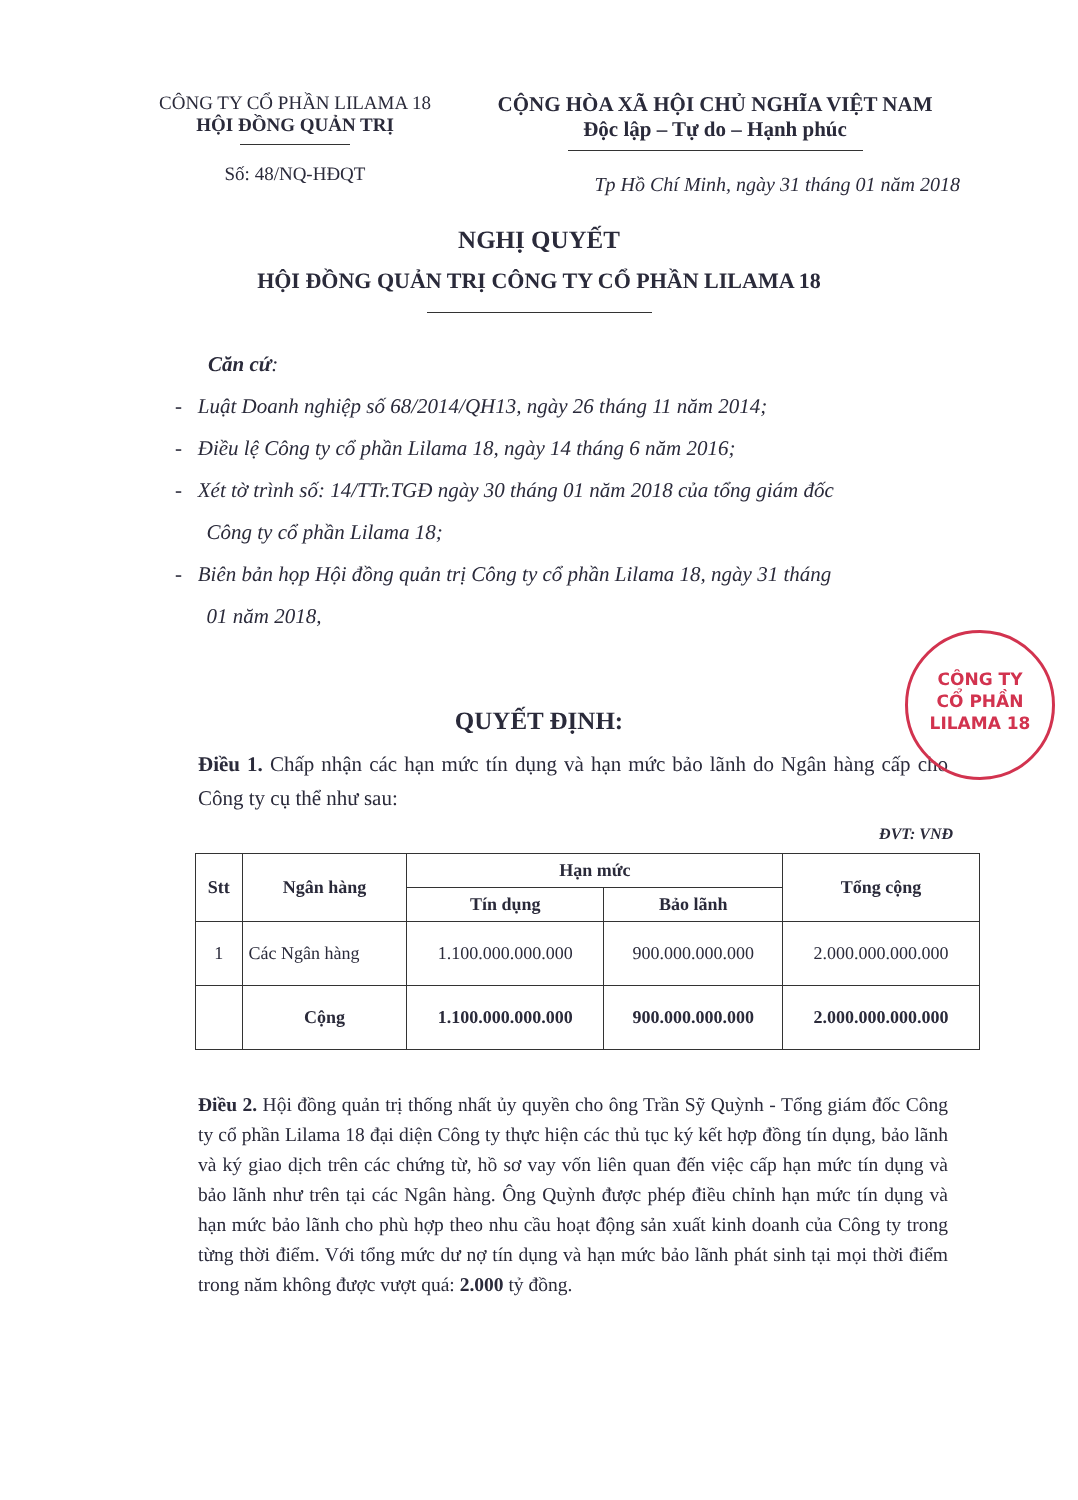CÔNG TY CỔ PHẦN LILAMA 18
HỘI ĐỒNG QUẢN TRỊ
Số: 48/NQ-HĐQT
CỘNG HÒA XÃ HỘI CHỦ NGHĨA VIỆT NAM
Độc lập – Tự do – Hạnh phúc
Tp Hồ Chí Minh, ngày 31 tháng 01 năm 2018
NGHỊ QUYẾT
HỘI ĐỒNG QUẢN TRỊ CÔNG TY CỔ PHẦN LILAMA 18
Căn cứ:
- Luật Doanh nghiệp số 68/2014/QH13, ngày 26 tháng 11 năm 2014;
- Điều lệ Công ty cổ phần Lilama 18, ngày 14 tháng 6 năm 2016;
- Xét tờ trình số: 14/TTr.TGĐ ngày 30 tháng 01 năm 2018 của tổng giám đốc
Công ty cổ phần Lilama 18;
- Biên bản họp Hội đồng quản trị Công ty cổ phần Lilama 18, ngày 31 tháng
01 năm 2018,
QUYẾT ĐỊNH:
Điều 1. Chấp nhận các hạn mức tín dụng và hạn mức bảo lãnh do Ngân hàng cấp cho Công ty cụ thể như sau:
ĐVT: VNĐ
| Stt | Ngân hàng | Hạn mức | | Tổng cộng |
| --- | --- | --- | --- | --- |
| | | Tín dụng | Bảo lãnh | |
| 1 | Các Ngân hàng | 1.100.000.000.000 | 900.000.000.000 | 2.000.000.000.000 |
| | Cộng | 1.100.000.000.000 | 900.000.000.000 | 2.000.000.000.000 |
Điều 2. Hội đồng quản trị thống nhất ủy quyền cho ông Trần Sỹ Quỳnh - Tổng giám đốc Công ty cổ phần Lilama 18 đại diện Công ty thực hiện các thủ tục ký kết hợp đồng tín dụng, bảo lãnh và ký giao dịch trên các chứng từ, hồ sơ vay vốn liên quan đến việc cấp hạn mức tín dụng và bảo lãnh như trên tại các Ngân hàng. Ông Quỳnh được phép điều chỉnh hạn mức tín dụng và hạn mức bảo lãnh cho phù hợp theo nhu cầu hoạt động sản xuất kinh doanh của Công ty trong từng thời điểm. Với tổng mức dư nợ tín dụng và hạn mức bảo lãnh phát sinh tại mọi thời điểm trong năm không được vượt quá: 2.000 tỷ đồng.
CÔNG TY
CỔ PHẦN
LILAMA 18